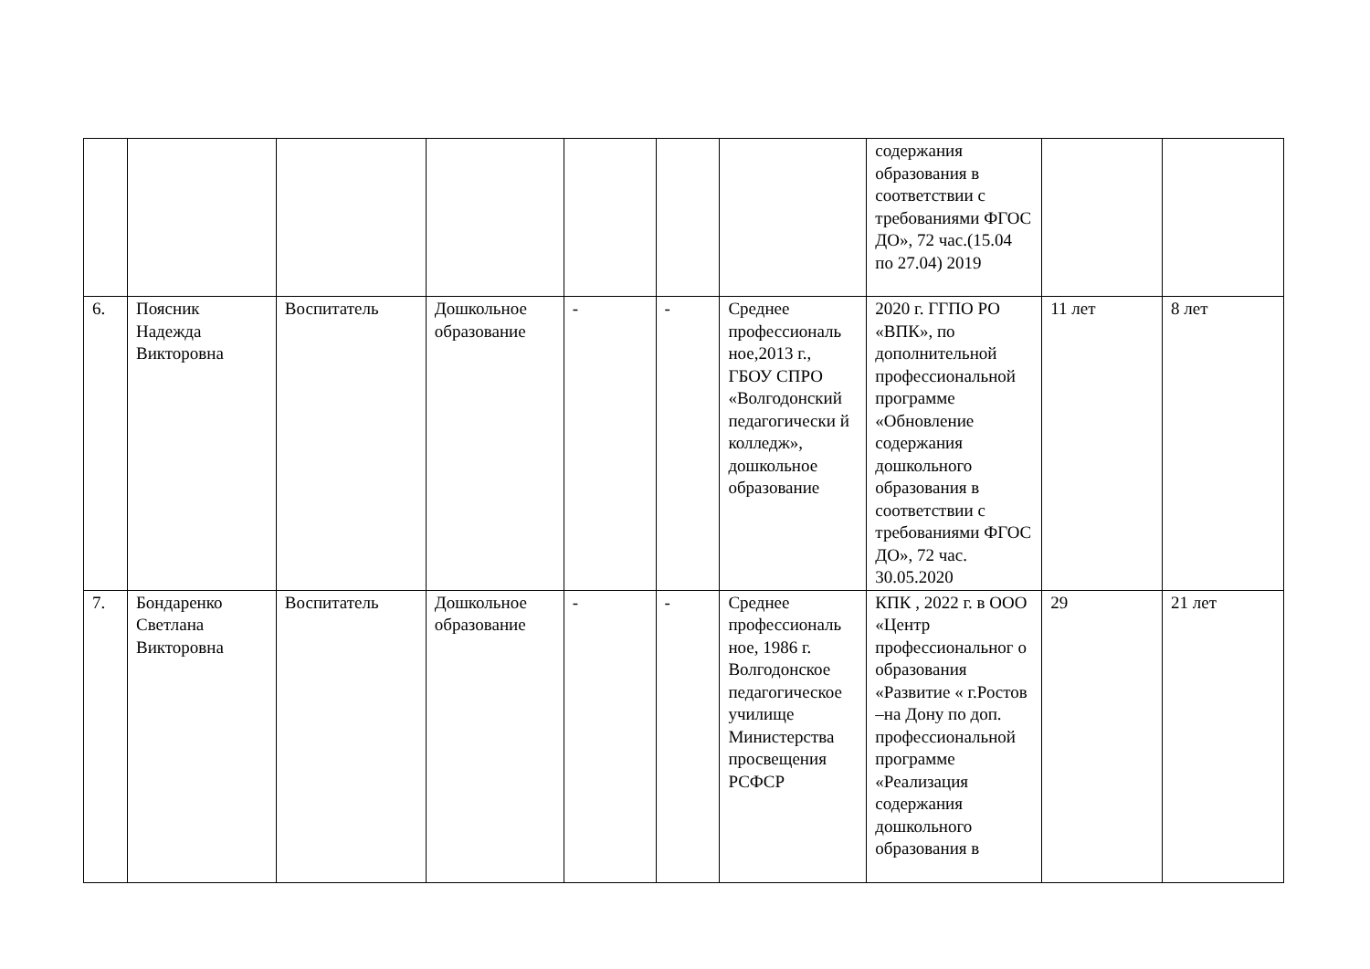| | | | | | | | содержания образования в соответствии с требованиями ФГОС ДО», 72 час.(15.04 по 27.04) 2019 | | |
| 6. | Поясник Надежда Викторовна | Воспитатель | Дошкольное образование | - | - | Среднее профессиональ ное,2013 г., ГБОУ СПРО «Волгодонский педагогически й колледж», дошкольное образование | 2020 г. ГГПО РО «ВПК», по дополнительной профессиональной программе «Обновление содержания дошкольного образования в соответствии с требованиями ФГОС ДО», 72 час. 30.05.2020 | 11 лет | 8 лет |
| 7. | Бондаренко Светлана Викторовна | Воспитатель | Дошкольное образование | - | - | Среднее профессиональ ное, 1986 г. Волгодонское педагогическое училище Министерства просвещения РСФСР | КПК , 2022 г. в ООО «Центр профессиональног о образования «Развитие « г.Ростов –на Дону по доп. профессиональной программе «Реализация содержания дошкольного образования в | 29 | 21 лет |